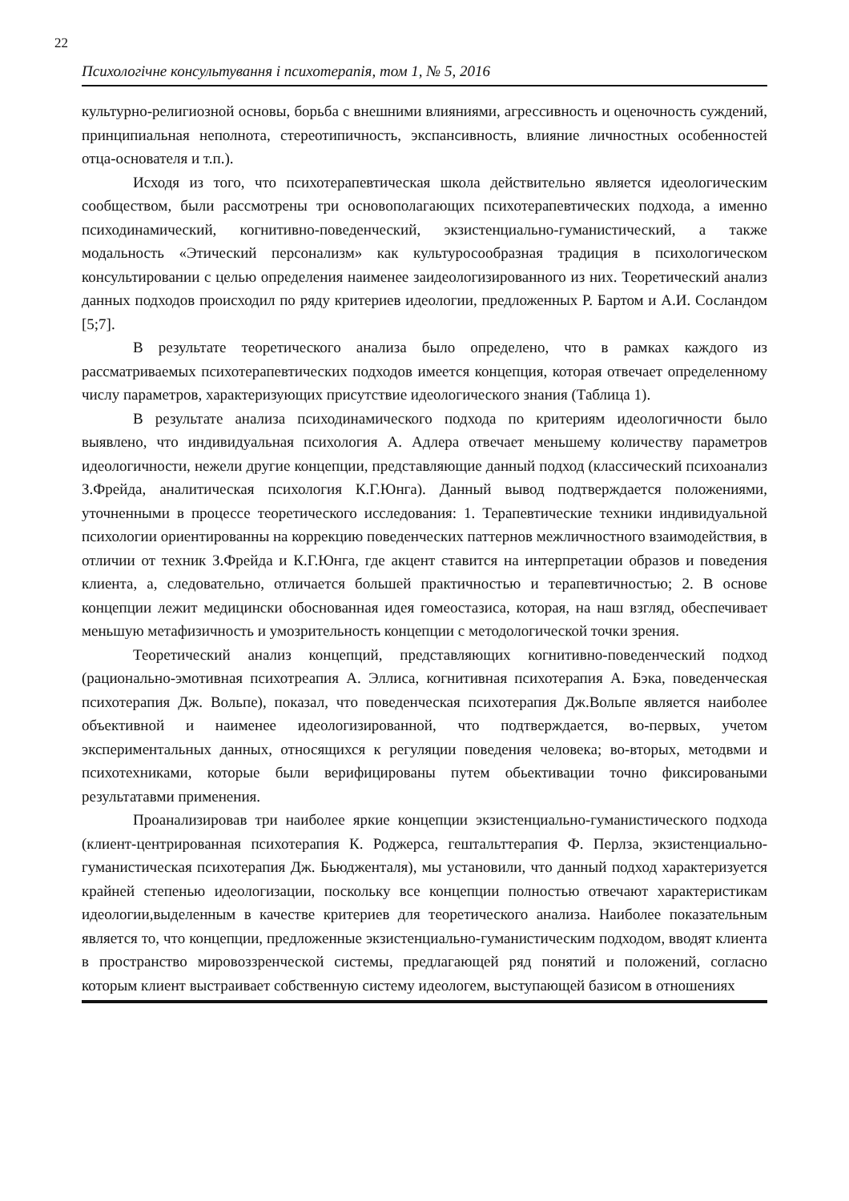22
Психологічне консультування і психотерапія, том 1, № 5, 2016
культурно-религиозной основы, борьба с внешними влияниями, агрессивность и оценочность суждений, принципиальная неполнота, стереотипичность, экспансивность, влияние личностных особенностей отца-основателя и т.п.).
Исходя из того, что психотерапевтическая школа действительно являетcя идеологическим сообществом, были рассмотрены три основополагающих психотерапевтических подхода, а именно психодинамический, когнитивно-поведенческий, экзистенциально-гуманистический, а также модальность «Этический персонализм» как культуросообразная традиция в психологическом консультировании с целью определения наименее заидеологизированного из них. Теоретический анализ данных подходов происходил по ряду критериев идеологии, предложенных Р. Бартом и А.И. Сосландом [5;7].
В результате теоретического анализа было определено, что в рамках каждого из рассматриваемых психотерапевтических подходов имеется концепция, которая отвечает определенному числу параметров, характеризующих присутствие идеологического знания (Таблица 1).
В результате анализа психодинамического подхода по критериям идеологичности было выявлено, что индивидуальная психология А. Адлера отвечает меньшему количеству параметров идеологичности, нежели другие концепции, представляющие данный подход (классический психоанализ З.Фрейда, аналитическая психология К.Г.Юнга). Данный вывод подтверждается положениями, уточненными в процессе теоретического исследования: 1. Терапевтические техники индивидуальной психологии ориентированны на коррекцию поведенческих паттернов межличностного взаимодействия, в отличии от техник З.Фрейда и К.Г.Юнга, где акцент ставится на интерпретации образов и поведения клиента, а, следовательно, отличается большей практичностью и терапевтичностью; 2. В основе концепции лежит медицински обоснованная идея гомеостазиса, которая, на наш взгляд, обеспечивает меньшую метафизичность и умозрительность концепции с методологической точки зрения.
Теоретический анализ концепций, представляющих когнитивно-поведенческий подход (рационально-эмотивная психотреапия А. Эллиса, когнитивная психотерапия А. Бэка, поведенческая психотерапия Дж. Вольпе), показал, что поведенческая психотерапия Дж.Вольпе является наиболее объективной и наименее идеологизированной, что подтверждается, во-первых, учетом экспериментальных данных, относящихся к регуляции поведения человека; во-вторых, методвми и психотехниками, которые были верифицированы путем обьективации точно фиксироваными результатавми применения.
Проанализировав три наиболее яркие концепции экзистенциально-гуманистического подхода (клиент-центрированная психотерапия К. Роджерса, гештальттерапия Ф. Перлза, экзистенциально-гуманистическая психотерапия Дж. Бьюдженталя), мы установили, что данный подход характеризуется крайней степенью идеологизации, поскольку все концепции полностью отвечают характеристикам идеологии,выделенным в качестве критериев для теоретического анализа. Наиболее показательным является то, что концепции, предложенные экзистенциально-гуманистическим подходом, вводят клиента в пространство мировоззренческой системы, предлагающей ряд понятий и положений, согласно которым клиент выстраивает собственную систему идеологем, выступающей базисом в отношениях